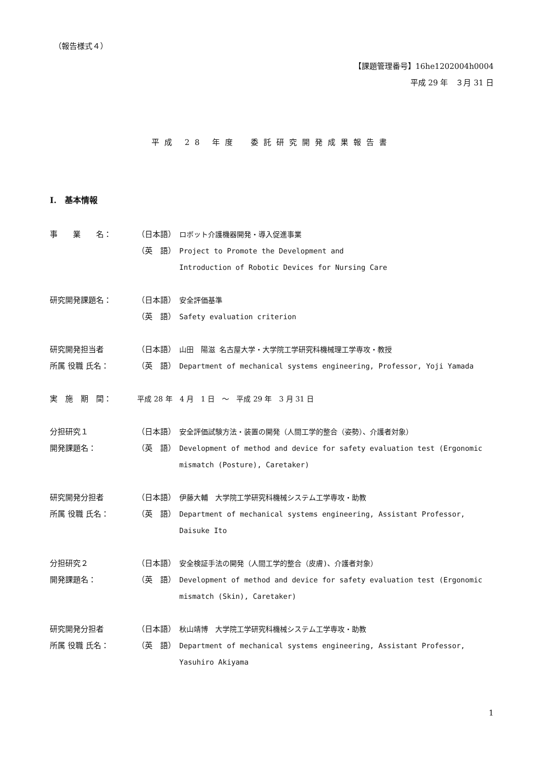（報告様式４）
【課題管理番号】16he1202004h0004
平成 29 年　３月 31 日
平成 28 年度　委託研究開発成果報告書
I.　基本情報
事　　業　　名： （日本語） ロボット介護機器開発・導入促進事業
（英　語） Project to Promote the Development and
Introduction of Robotic Devices for Nursing Care
研究開発課題名： （日本語） 安全評価基準
（英　語） Safety evaluation criterion
研究開発担当者 （日本語） 山田　陽滋 名古屋大学・大学院工学研究科機械理工学専攻・教授
所属 役職 氏名： （英　語） Department of mechanical systems engineering, Professor, Yoji Yamada
実　施　期　間： 平成 28 年　4 月　1 日　～　平成 29 年　3 月 31 日
分担研究１ （日本語） 安全評価試験方法・装置の開発（人間工学的整合（姿勢）、介護者対象）
開発課題名： （英　語） Development of method and device for safety evaluation test (Ergonomic mismatch (Posture), Caretaker)
研究開発分担者 （日本語） 伊藤大輔　大学院工学研究科機械システム工学専攻・助教
所属 役職 氏名： （英　語） Department of mechanical systems engineering, Assistant Professor, Daisuke Ito
分担研究２ （日本語） 安全検証手法の開発（人間工学的整合（皮膚)、介護者対象）
開発課題名： （英　語） Development of method and device for safety evaluation test (Ergonomic mismatch (Skin), Caretaker)
研究開発分担者 （日本語） 秋山靖博　大学院工学研究科機械システム工学専攻・助教
所属 役職 氏名： （英　語） Department of mechanical systems engineering, Assistant Professor, Yasuhiro Akiyama
1